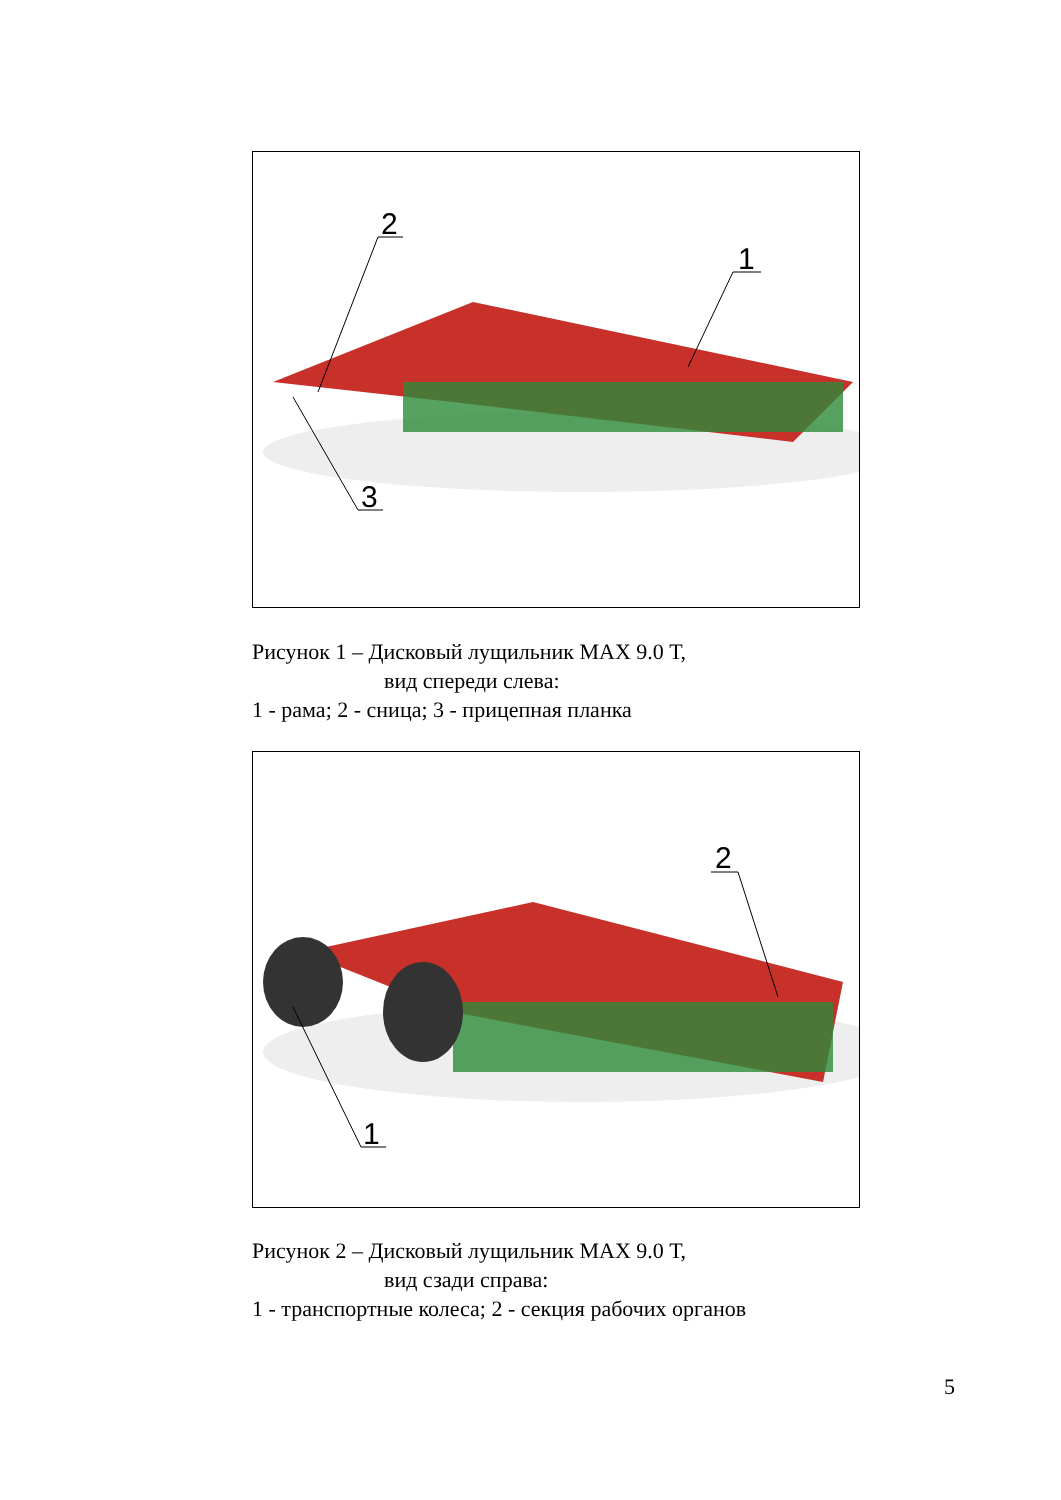2
1
3
Рисунок 1 – Дисковый лущильник МАХ 9.0 Т,
вид спереди слева:
1 - рама; 2 - сница; 3 - прицепная планка
2
1
Рисунок 2 – Дисковый лущильник МАХ 9.0 Т,
вид сзади справа:
1 - транспортные колеса; 2 - секция рабочих органов
5